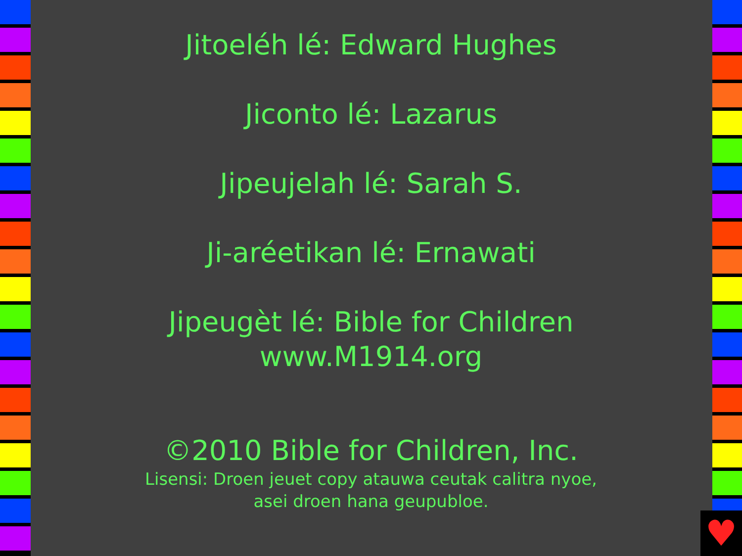Jitoeléh lé: Edward Hughes
Jiconto lé: Lazarus
Jipeujelah lé: Sarah S.
Ji-aréetikan lé: Ernawati
Jipeugèt lé: Bible for Children
www.M1914.org
©2010 Bible for Children, Inc.
Lisensi: Droen jeuet copy atauwa ceutak calitra nyoe,
asei droen hana geupubloe.
♥